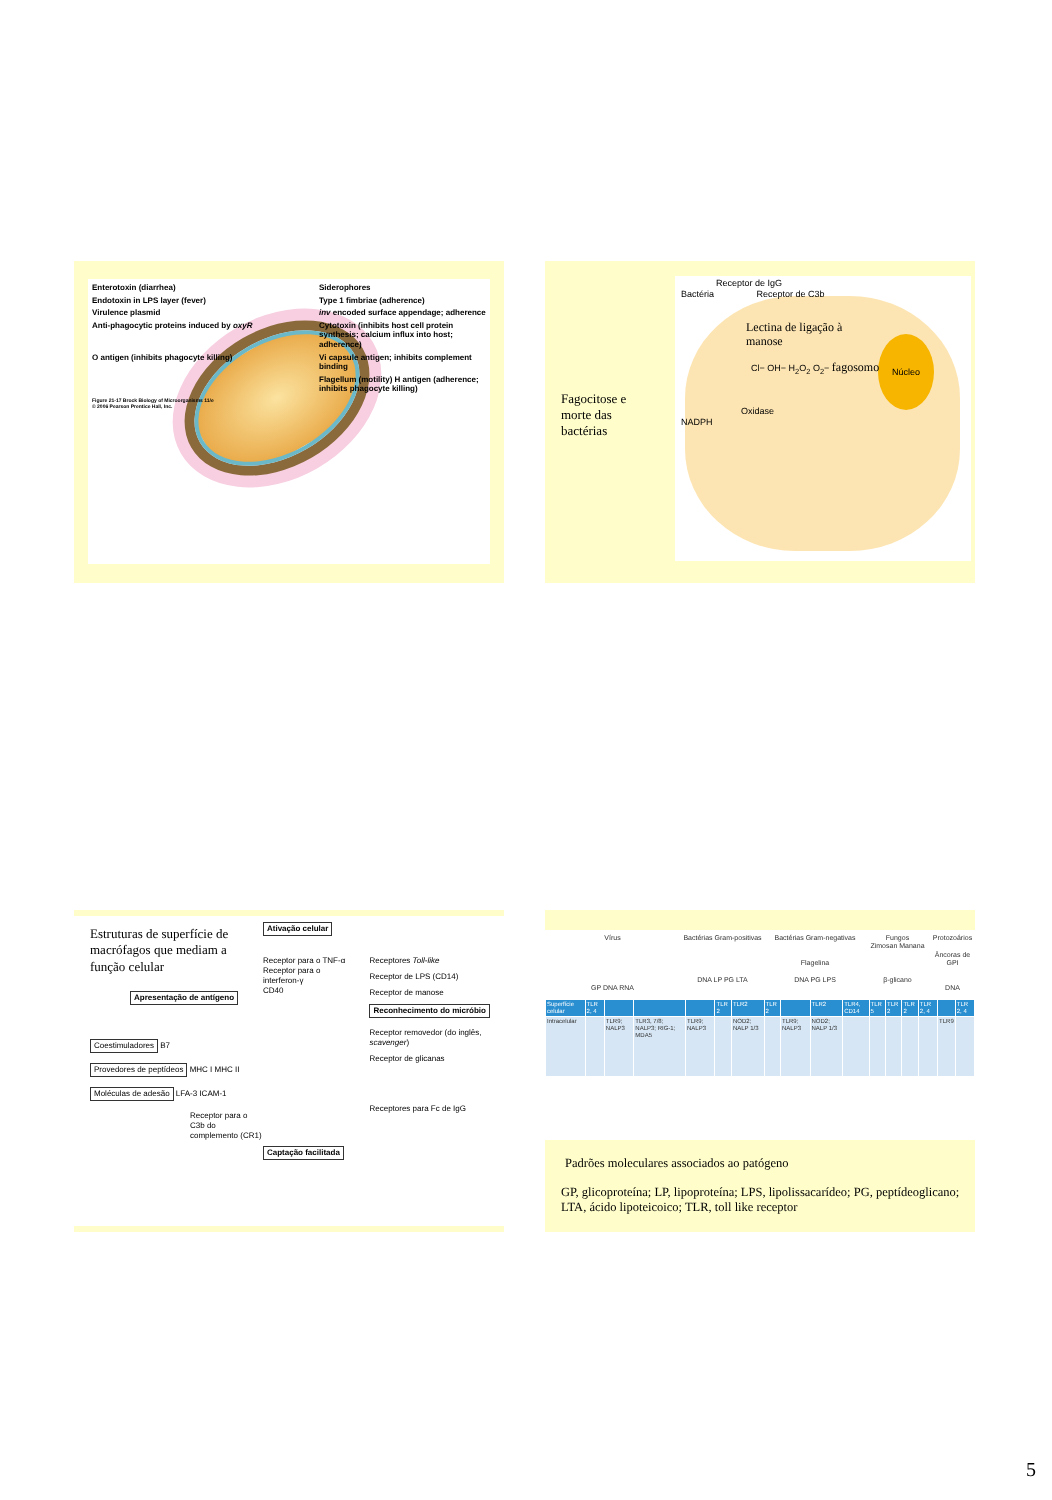Enterotoxin (diarrhea)
Siderophores
Endotoxin in LPS layer (fever)
Type 1 fimbriae (adherence)
Virulence plasmid
inv encoded surface appendage; adherence
Anti-phagocytic proteins induced by oxyR
Cytotoxin (inhibits host cell protein synthesis; calcium influx into host; adherence)
O antigen (inhibits phagocyte killing)
Vi capsule antigen; inhibits complement binding
Flagellum (motility) H antigen (adherence; inhibits phagocyte killing)
Figure 21-17 Brock Biology of Microorganisms 11/e
© 2006 Pearson Prentice Hall, Inc.
Fagocitose e morte das bactérias
Núcleo
Receptor de IgG
Bactéria Receptor de C3b
Lectina de ligação à manose
Cl− OH− H<sub>2</sub>O<sub>2</sub> O<sub>2</sub>− fagosomo
Oxidase
NADPH
Estruturas de superfície de macrófagos que mediam a função celular
Apresentação de antígeno
Coestimuladores B7
Provedores de peptídeos MHC I MHC II
Moléculas de adesão LFA-3 ICAM-1
Receptor para o C3b do complemento (CR1)
Ativação celular
Receptor para o TNF-α
Receptor para o interferon-γ
CD40
Captação facilitada
Receptores Toll-like
Receptor de LPS (CD14)
Receptor de manose
Reconhecimento do micróbio
Receptor removedor (do inglês, scavenger)
Receptor de glicanas
Receptores para Fc de IgG
Vírus
GP DNA RNA
Bactérias Gram-positivas
DNA LP PG LTA
Bactérias Gram-negativas
Flagelina
DNA PG LPS
Fungos
Zimosan Manana
β-glicano
Protozoários
Âncoras de GPI
DNA
| Superfície celular | TLR 2, 4 | | | | TLR 2 | TLR2 | TLR 2 | | TLR2 | TLR4, CD14 | TLR 5 | TLR 2 | TLR 2 | TLR 2, 4 | | TLR 2, 4 |
| Intracelular | | TLR9; NALP3 | TLR3, 7/8; NALP3; RIG-1; MDA5 | TLR9; NALP3 | | NOD2; NALP 1/3 | | TLR9; NALP3 | NOD2; NALP 1/3 | | | | | | TLR9 | |
Padrões moleculares associados ao patógeno
GP, glicoproteína; LP, lipoproteína; LPS, lipolissacarídeo; PG, peptídeoglicano; LTA, ácido lipoteicoico; TLR, toll like receptor
5